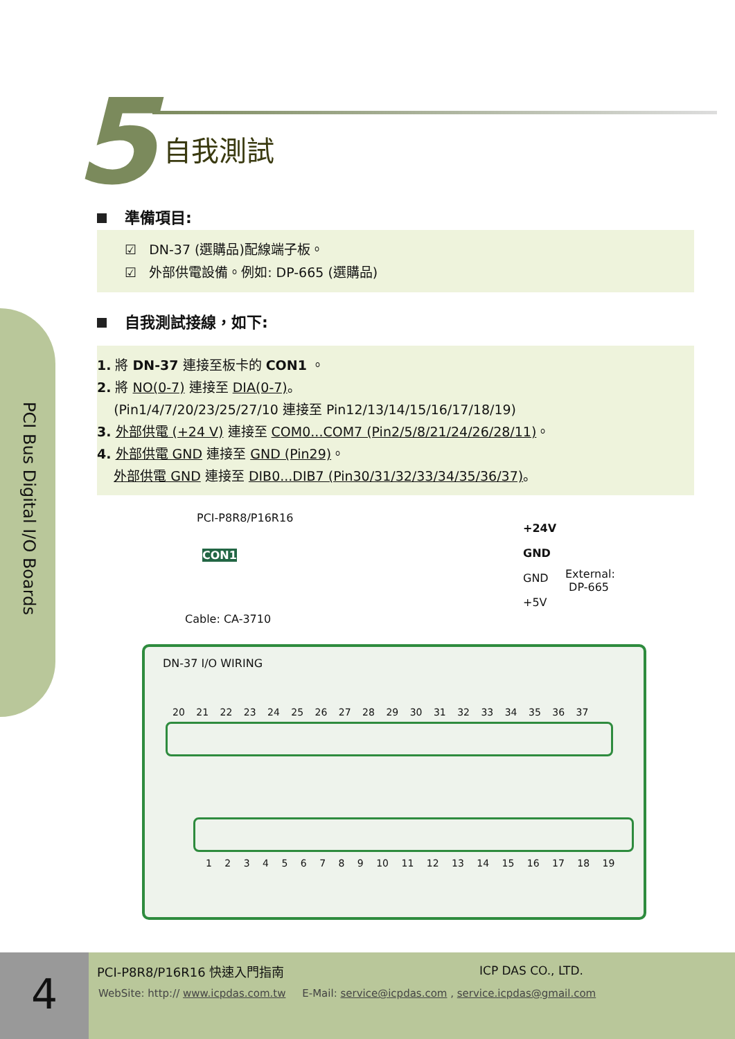5 自我測試
PCI Bus Digital I/O Boards
準備項目:
☑ DN-37 (選購品)配線端子板。
☑ 外部供電設備。例如: DP-665 (選購品)
自我測試接線，如下:
1. 將 DN-37 連接至板卡的 CON1 。
2. 將 NO(0-7) 連接至 DIA(0-7)。
(Pin1/4/7/20/23/25/27/10 連接至 Pin12/13/14/15/16/17/18/19)
3. 外部供電 (+24 V) 連接至 COM0...COM7 (Pin2/5/8/21/24/26/28/11)。
4. 外部供電 GND 連接至 GND (Pin29)。
外部供電 GND 連接至 DIB0...DIB7 (Pin30/31/32/33/34/35/36/37)。
PCI-P8R8/P16R16
CON1
Cable: CA-3710
+24V
GND
GND
+5V
External:
DP-665
DN-37 I/O WIRING
20 21 22 23 24 25 26 27 28 29 30 31 32 33 34 35 36 37
1 2 3 4 5 6 7 8 9 10 11 12 13 14 15 16 17 18 19
4 PCI-P8R8/P16R16 快速入門指南 ICP DAS CO., LTD.
WebSite: http:// www.icpdas.com.tw E-Mail: service@icpdas.com , service.icpdas@gmail.com